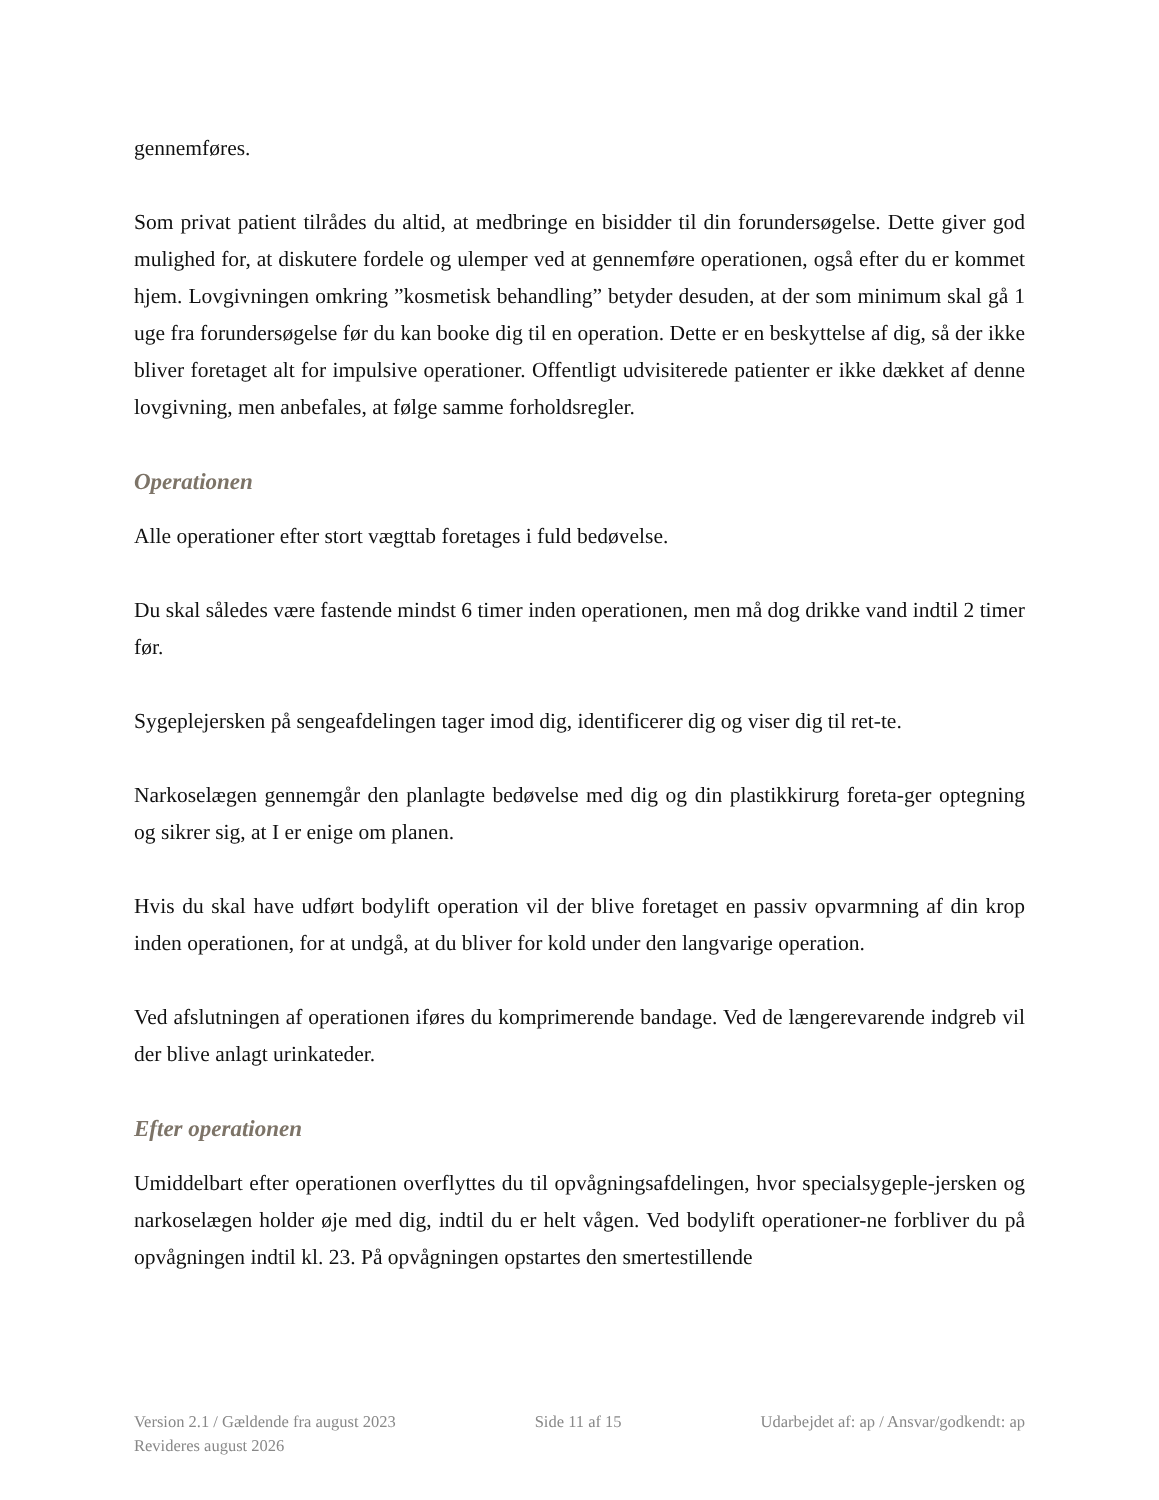gennemføres.
Som privat patient tilrådes du altid, at medbringe en bisidder til din forundersøgelse. Dette giver god mulighed for, at diskutere fordele og ulemper ved at gennemføre operationen, også efter du er kommet hjem. Lovgivningen omkring ”kosmetisk behandling” betyder desuden, at der som minimum skal gå 1 uge fra forundersøgelse før du kan booke dig til en operation. Dette er en beskyttelse af dig, så der ikke bliver foretaget alt for impulsive operationer. Offentligt udvisiterede patienter er ikke dækket af denne lovgivning, men anbefales, at følge samme forholdsregler.
Operationen
Alle operationer efter stort vægttab foretages i fuld bedøvelse.
Du skal således være fastende mindst 6 timer inden operationen, men må dog drikke vand indtil 2 timer før.
Sygeplejersken på sengeafdelingen tager imod dig, identificerer dig og viser dig til ret-te.
Narkoselægen gennemgår den planlagte bedøvelse med dig og din plastikkirurg foreta-ger optegning og sikrer sig, at I er enige om planen.
Hvis du skal have udført bodylift operation vil der blive foretaget en passiv opvarmning af din krop inden operationen, for at undgå, at du bliver for kold under den langvarige operation.
Ved afslutningen af operationen iføres du komprimerende bandage. Ved de længerevarende indgreb vil der blive anlagt urinkateder.
Efter operationen
Umiddelbart efter operationen overflyttes du til opvågningsafdelingen, hvor specialsygeple-jersken og narkoselægen holder øje med dig, indtil du er helt vågen. Ved bodylift operationer-ne forbliver du på opvågningen indtil kl. 23. På opvågningen opstartes den smertestillende
Version 2.1 / Gældende fra august 2023 Side 11 af 15 Udarbejdet af: ap / Ansvar/godkendt: ap
Revideres august 2026